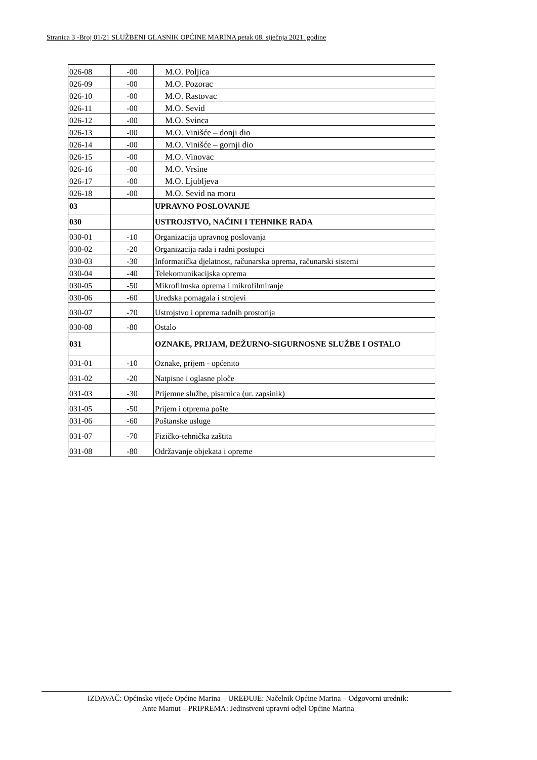Stranica 3 -Broj 01/21 SLUŽBENI GLASNIK OPĆINE MARINA petak 08. siječnja 2021. godine
| 026-08 | -00 | M.O. Poljica |
| 026-09 | -00 | M.O. Pozorac |
| 026-10 | -00 | M.O. Rastovac |
| 026-11 | -00 | M.O. Sevid |
| 026-12 | -00 | M.O. Svinca |
| 026-13 | -00 | M.O. Vinišće – donji dio |
| 026-14 | -00 | M.O. Vinišće – gornji dio |
| 026-15 | -00 | M.O. Vinovac |
| 026-16 | -00 | M.O. Vrsine |
| 026-17 | -00 | M.O. Ljubljeva |
| 026-18 | -00 | M.O. Sevid na moru |
| 03 | | UPRAVNO POSLOVANJE |
| 030 | | USTROJSTVO, NAČINI I TEHNIKE RADA |
| 030-01 | -10 | Organizacija upravnog poslovanja |
| 030-02 | -20 | Organizacija rada i radni postupci |
| 030-03 | -30 | Informatička djelatnost, računarska oprema, računarski sistemi |
| 030-04 | -40 | Telekomunikacijska oprema |
| 030-05 | -50 | Mikrofilmska oprema i mikrofilmiranje |
| 030-06 | -60 | Uredska pomagala i strojevi |
| 030-07 | -70 | Ustrojstvo i oprema radnih prostorija |
| 030-08 | -80 | Ostalo |
| 031 | | OZNAKE, PRIJAM, DEŽURNO-SIGURNOSNE SLUŽBE I OSTALO |
| 031-01 | -10 | Oznake, prijem - općenito |
| 031-02 | -20 | Natpisne i oglasne ploče |
| 031-03 | -30 | Prijemne službe, pisarnica (ur. zapsinik) |
| 031-05 | -50 | Prijem i otprema pošte |
| 031-06 | -60 | Poštanske usluge |
| 031-07 | -70 | Fizičko-tehnička zaštita |
| 031-08 | -80 | Održavanje objekata i opreme |
IZDAVAČ: Općinsko vijeće Općine Marina – UREĐUJE: Načelnik Općine Marina – Odgovorni urednik:
Ante Mamut – PRIPREMA: Jedinstveni upravni odjel Općine Marina